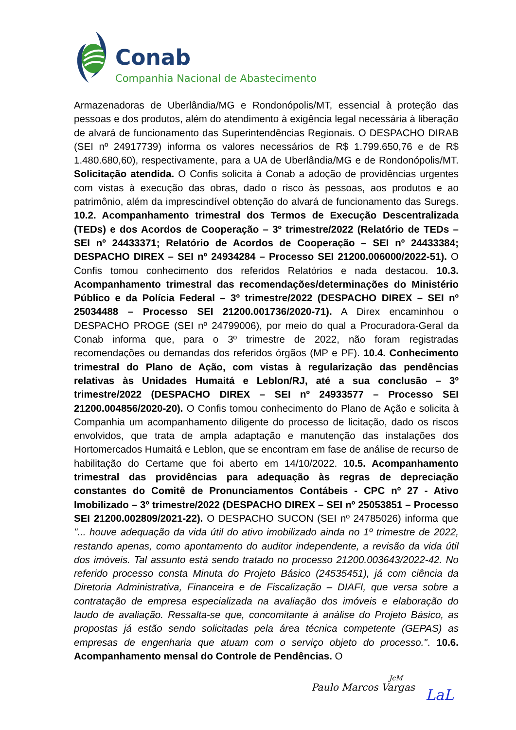Conab
Companhia Nacional de Abastecimento
Armazenadoras de Uberlândia/MG e Rondonópolis/MT, essencial à proteção das pessoas e dos produtos, além do atendimento à exigência legal necessária à liberação de alvará de funcionamento das Superintendências Regionais. O DESPACHO DIRAB (SEI nº 24917739) informa os valores necessários de R$ 1.799.650,76 e de R$ 1.480.680,60), respectivamente, para a UA de Uberlândia/MG e de Rondonópolis/MT. Solicitação atendida. O Confis solicita à Conab a adoção de providências urgentes com vistas à execução das obras, dado o risco às pessoas, aos produtos e ao patrimônio, além da imprescindível obtenção do alvará de funcionamento das Suregs. 10.2. Acompanhamento trimestral dos Termos de Execução Descentralizada (TEDs) e dos Acordos de Cooperação – 3º trimestre/2022 (Relatório de TEDs – SEI nº 24433371; Relatório de Acordos de Cooperação – SEI nº 24433384; DESPACHO DIREX – SEI nº 24934284 – Processo SEI 21200.006000/2022-51). O Confis tomou conhecimento dos referidos Relatórios e nada destacou. 10.3. Acompanhamento trimestral das recomendações/determinações do Ministério Público e da Polícia Federal – 3º trimestre/2022 (DESPACHO DIREX – SEI nº 25034488 – Processo SEI 21200.001736/2020-71). A Direx encaminhou o DESPACHO PROGE (SEI nº 24799006), por meio do qual a Procuradora-Geral da Conab informa que, para o 3º trimestre de 2022, não foram registradas recomendações ou demandas dos referidos órgãos (MP e PF). 10.4. Conhecimento trimestral do Plano de Ação, com vistas à regularização das pendências relativas às Unidades Humaitá e Leblon/RJ, até a sua conclusão – 3º trimestre/2022 (DESPACHO DIREX – SEI nº 24933577 – Processo SEI 21200.004856/2020-20). O Confis tomou conhecimento do Plano de Ação e solicita à Companhia um acompanhamento diligente do processo de licitação, dado os riscos envolvidos, que trata de ampla adaptação e manutenção das instalações dos Hortomercados Humaitá e Leblon, que se encontram em fase de análise de recurso de habilitação do Certame que foi aberto em 14/10/2022. 10.5. Acompanhamento trimestral das providências para adequação às regras de depreciação constantes do Comitê de Pronunciamentos Contábeis - CPC nº 27 - Ativo Imobilizado – 3º trimestre/2022 (DESPACHO DIREX – SEI nº 25053851 – Processo SEI 21200.002809/2021-22). O DESPACHO SUCON (SEI nº 24785026) informa que "... houve adequação da vida útil do ativo imobilizado ainda no 1º trimestre de 2022, restando apenas, como apontamento do auditor independente, a revisão da vida útil dos imóveis. Tal assunto está sendo tratado no processo 21200.003643/2022-42. No referido processo consta Minuta do Projeto Básico (24535451), já com ciência da Diretoria Administrativa, Financeira e de Fiscalização – DIAFI, que versa sobre a contratação de empresa especializada na avaliação dos imóveis e elaboração do laudo de avaliação. Ressalta-se que, concomitante à análise do Projeto Básico, as propostas já estão sendo solicitadas pela área técnica competente (GEPAS) as empresas de engenharia que atuam com o serviço objeto do processo.". 10.6. Acompanhamento mensal do Controle de Pendências. O
Paulo Marcos Vargas
JcM
LaL